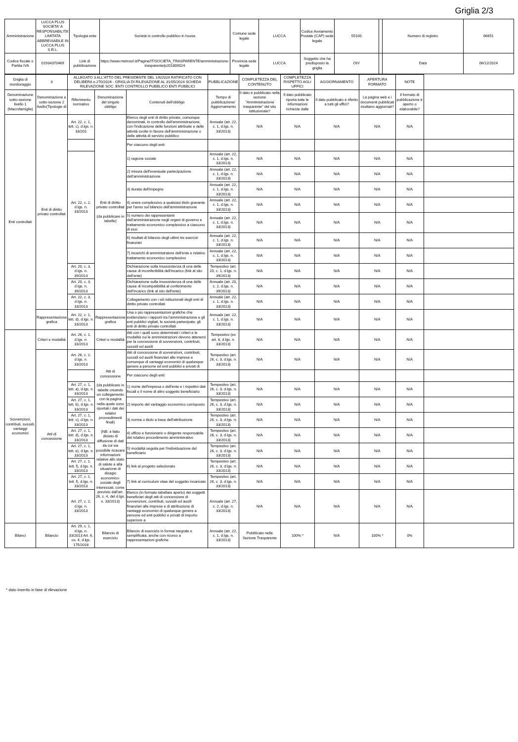Griglia 2/3
| Amministrazione | LUCCA PLUS SOCIETA' A RESPONSABILITA' LIMITATA ABBREVIABILE IN LUCCA PLUS S.R.L. | Tipologia ente | Società in controllo pubblico in house | Comune sede legale | LUCCA | Codice Avviamento Postale (CAP) sede legale | 55100 | | Numero di registro | 66651 |
| Codice fiscale o Partita IVA | 01934370469 | Link di pubblicazione | https://www.metrosrl.it/Pagine/IT/SOCIETA_TRASPARENTE/amministrazione-trasparente/p201800024 | Provincia sede legale | LUCCA | Soggetto che ha predisposto la griglia | OIV | | Data | 06/12/2024 |
| Griglia di monitoraggio | 3 | ALLEGATO 3 ALL'ATTO DEL PRESIDENTE DEL 1/6/2024 RATIFICATO CON DELIBERA n.270/2024 - GRIGLIA DI RILEVAZIONE AL 31/05/2024 SCHEDA RILEVAZIONE SOC. ENTI CONTROLLO PUBBLICO ENTI PUBBLICI | | | PUBBLICAZIONE | COMPLETEZZA DEL CONTENUTO | COMPLETEZZA RISPETTO AGLI UFFICI | AGGIORNAMENTO | APERTURA FORMATO | NOTE | |
| Denominazione sotto-sezione livello 1 (Macrofamiglie) | Denominazione e sotto-sezione 2 livello(Tipologie di | Riferimento normativo | Denominazione del singolo obbligo | Contenuti dell'obbligo | Tempo di pubblicazione/ Aggiornamento | Il dato è pubblicato nella sezione "Amministrazione trasparente" del sito istituzionale? | Il dato pubblicato riporta tutte le informazioni richieste dalle | Il dato pubblicato è riferito a tutti gli uffici? | La pagina web e i documenti pubblicati risultano aggiornati? | Il formato di pubblicazione è aperto o elaborabile? | |
| Enti controllati | Enti di diritto privato controllati | Art. 22, c. 1, lett. c), d.lgs. n. 33/201 | Enti di diritto privato controllati (da pubblicare in tabelle) | Elenco degli enti di diritto privato, comunque denominati, in controllo dell'amministrazione, con l'indicazione delle funzioni attribuite e delle attività svolte in favore dell'amministrazione o delle attività di servizio pubblico | Annuale (art. 22, c. 1, d.lgs. n. 33/2013) | N/A | N/A | N/A | N/A | N/A | |
| | | | | Per ciascuno degli enti: | | | | | | | |
| | | Art. 22, c. 2, d.lgs. n. 33/2013 | | 1) ragione sociale | Annuale (art. 22, c. 1, d.lgs. n. 33/2013) | N/A | N/A | N/A | N/A | N/A | |
| | | | | 2) misura dell'eventuale partecipazione dell'amministrazione | Annuale (art. 22, c. 1, d.lgs. n. 33/2013) | N/A | N/A | N/A | N/A | N/A | |
| | | | | 3) durata dell'impegno | Annuale (art. 22, c. 1, d.lgs. n. 33/2013) | N/A | N/A | N/A | N/A | N/A | |
| | | | | 4) onere complessivo a qualsiasi titolo gravante per l'anno sul bilancio dell'amministrazione | Annuale (art. 22, c. 1, d.lgs. n. 33/2013) | N/A | N/A | N/A | N/A | N/A | |
| | | | | 5) numero dei rappresentanti dell'amministrazione negli organi di governo e trattamento economico complessivo a ciascuno di essi | Annuale (art. 22, c. 1, d.lgs. n. 33/2013) | N/A | N/A | N/A | N/A | N/A | |
| | | | | 6) risultati di bilancio degli ultimi tre esercizi finanziari | Annuale (art. 22, c. 1, d.lgs. n. 33/2013) | N/A | N/A | N/A | N/A | N/A | |
| | | | | 7) incarichi di amministratore dell'ente e relativo trattamento economico complessivo | Annuale (art. 22, c. 1, d.lgs. n. 33/2013) | N/A | N/A | N/A | N/A | N/A | |
| | | Art. 20, c. 3, d.lgs. n. 39/2013 | | Dichiarazione sulla insussistenza di una delle cause di inconferibilità dell'incarico (link al sito dell'ente) | Tempestivo (art. 20, c. 1, d.lgs. n. 39/2013) | N/A | N/A | N/A | N/A | N/A | |
| | | Art. 20, c. 3, d.lgs. n. 39/2013 | | Dichiarazione sulla insussistenza di una delle cause di incompatibilità al conferimento dell'incarico (link al sito dell'ente) | Annuale (art. 20, c. 2, d.lgs. n. 39/2013) | N/A | N/A | N/A | N/A | N/A | |
| | | Art. 22, c. 3, d.lgs. n. 33/2013 | | Collegamento con i siti istituzionali degli enti di diritto privato controllati | Annuale (art. 22, c. 1, d.lgs. n. 33/2013) | N/A | N/A | N/A | N/A | N/A | |
| | Rappresentazione grafica | Art. 22, c. 1, lett. d), d.lgs. n. 33/2013 | Rappresentazione grafica | Una o più rappresentazioni grafiche che evidenziano i rapporti tra l'amministrazione e gli enti pubblici vigilati, le società partecipate, gli enti di diritto privato controllati | Annuale (art. 22, c. 1, d.lgs. n. 33/2013) | N/A | N/A | N/A | N/A | N/A | |
| Sovvenzioni, contributi, sussidi, vantaggi economici | Criteri e modalità | Art. 26, c. 1, d.lgs. n. 33/2013 | Criteri e modalità | Atti con i quali sono determinati i criteri e le modalità cui le amministrazioni devono attenersi per la concessione di sovvenzioni, contributi, sussidi ed ausili | Tempestivo (ex art. 8, d.lgs. n. 33/2013) | N/A | N/A | N/A | N/A | N/A | |
| | Atti di concessione | Art. 26, c. 2, d.lgs. n. 33/2013 | Atti di concessione (da pubblicare in tabelle creando un collegamento con la pagina nella quale sono riportati i dati dei relativi provvedimenti finali) (NB: è fatto divieto di diffusione di dati da cui sia possibile ricavare informazioni relative allo stato di salute e alla situazione di disagio economico-sociale degli interessati, come previsto dall'art. 26, c. 4, del d.lgs. n. 33/2013) | Atti di concessione di sovvenzioni, contributi, sussidi ed ausili finanziari alle imprese e comunque di vantaggi economici di qualunque genere a persone ed enti pubblici e privati di | Tempestivo (art. 26, c. 3, d.lgs. n. 33/2013) | N/A | N/A | N/A | N/A | N/A | |
| | | | | Per ciascuno degli enti: | | | | | | | |
| | | Art. 27, c. 1, lett. a), d.lgs. n. 33/2013 | | 1) nome dell'impresa o dell'ente e i rispettivi dati fiscali o il nome di altro soggetto beneficiario | Tempestivo (art. 26, c. 3, d.lgs. n. 33/2013) | N/A | N/A | N/A | N/A | N/A | |
| | | Art. 27, c. 1, lett. b), d.lgs. n. 33/2013 | | 2) importo del vantaggio economico corrisposto | Tempestivo (art. 26, c. 3, d.lgs. n. 33/2013) | N/A | N/A | N/A | N/A | N/A | |
| | | Art. 27, c. 1, lett. c), d.lgs. n. 33/2013 | | 3) norma o titolo a base dell'attribuzione | Tempestivo (art. 26, c. 3, d.lgs. n. 33/2013) | N/A | N/A | N/A | N/A | N/A | |
| | | Art. 27, c. 1, lett. d), d.lgs. n. 33/2013 | | 4) ufficio e funzionario o dirigente responsabile del relativo procedimento amministrativo | Tempestivo (art. 26, c. 3, d.lgs. n. 33/2013) | N/A | N/A | N/A | N/A | N/A | |
| | | Art. 27, c. 1, lett. e), d.lgs. n. 33/2013 | | 5) modalità seguita per l'individuazione del beneficiario | Tempestivo (art. 26, c. 3, d.lgs. n. 33/2013) | N/A | N/A | N/A | N/A | N/A | |
| | | Art. 27, c. 1, lett. f), d.lgs. n. 33/2013 | | 6) link al progetto selezionato | Tempestivo (art. 26, c. 3, d.lgs. n. 33/2013) | N/A | N/A | N/A | N/A | N/A | |
| | | Art. 27, c. 1, lett. f), d.lgs. n. 33/2013 | | 7) link al curriculum vitae del soggetto incaricato | Tempestivo (art. 26, c. 3, d.lgs. n. 33/2013) | N/A | N/A | N/A | N/A | N/A | |
| | | Art. 27, c. 2, d.lgs. n. 33/2013 | | Elenco (in formato tabellare aperto) dei soggetti beneficiari degli atti di concessione di sovvenzioni, contributi, sussidi ed ausili finanziari alle imprese e di attribuzione di vantaggi economici di qualunque genere a persone ed enti pubblici e privati di importo superiore a | Annuale (art. 27, c. 2, d.lgs. n. 33/2013) | N/A | N/A | N/A | N/A | N/A | |
| Bilanci | Bilancio | Art. 29, c. 1, d.lgs. n. 33/2013 Art. 6, co. 4, d.lgs. 175/2016 | Bilancio di esercizio | Bilancio di esercizio in formai ntegrale e semplificata, anche con ricorso a rappresentazioni grafiche | Annuale (art. 22, c. 1, d.lgs. n. 33/2013) | Pubblicato nella Sezione Trasparente | 100% * | N/A | 100% * | 0% | |
* dato inserito in fase di rilevazione